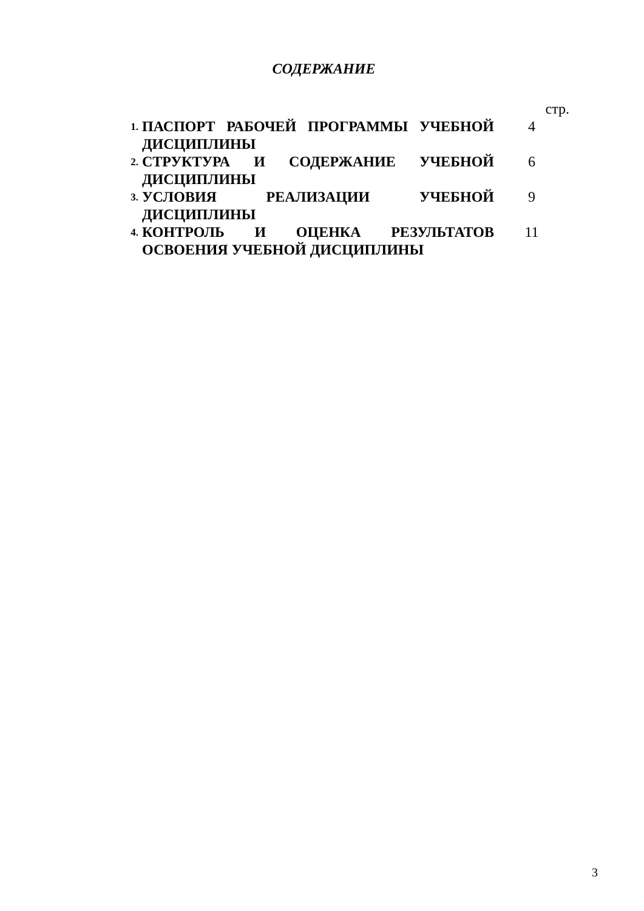СОДЕРЖАНИЕ
| | | стр. |
| 1. | ПАСПОРТ РАБОЧЕЙ ПРОГРАММЫ УЧЕБНОЙ ДИСЦИПЛИНЫ | 4 |
| 2. | СТРУКТУРА И СОДЕРЖАНИЕ УЧЕБНОЙ ДИСЦИПЛИНЫ | 6 |
| 3. | УСЛОВИЯ РЕАЛИЗАЦИИ УЧЕБНОЙ ДИСЦИПЛИНЫ | 9 |
| 4. | КОНТРОЛЬ И ОЦЕНКА РЕЗУЛЬТАТОВ ОСВОЕНИЯ УЧЕБНОЙ ДИСЦИПЛИНЫ | 11 |
3